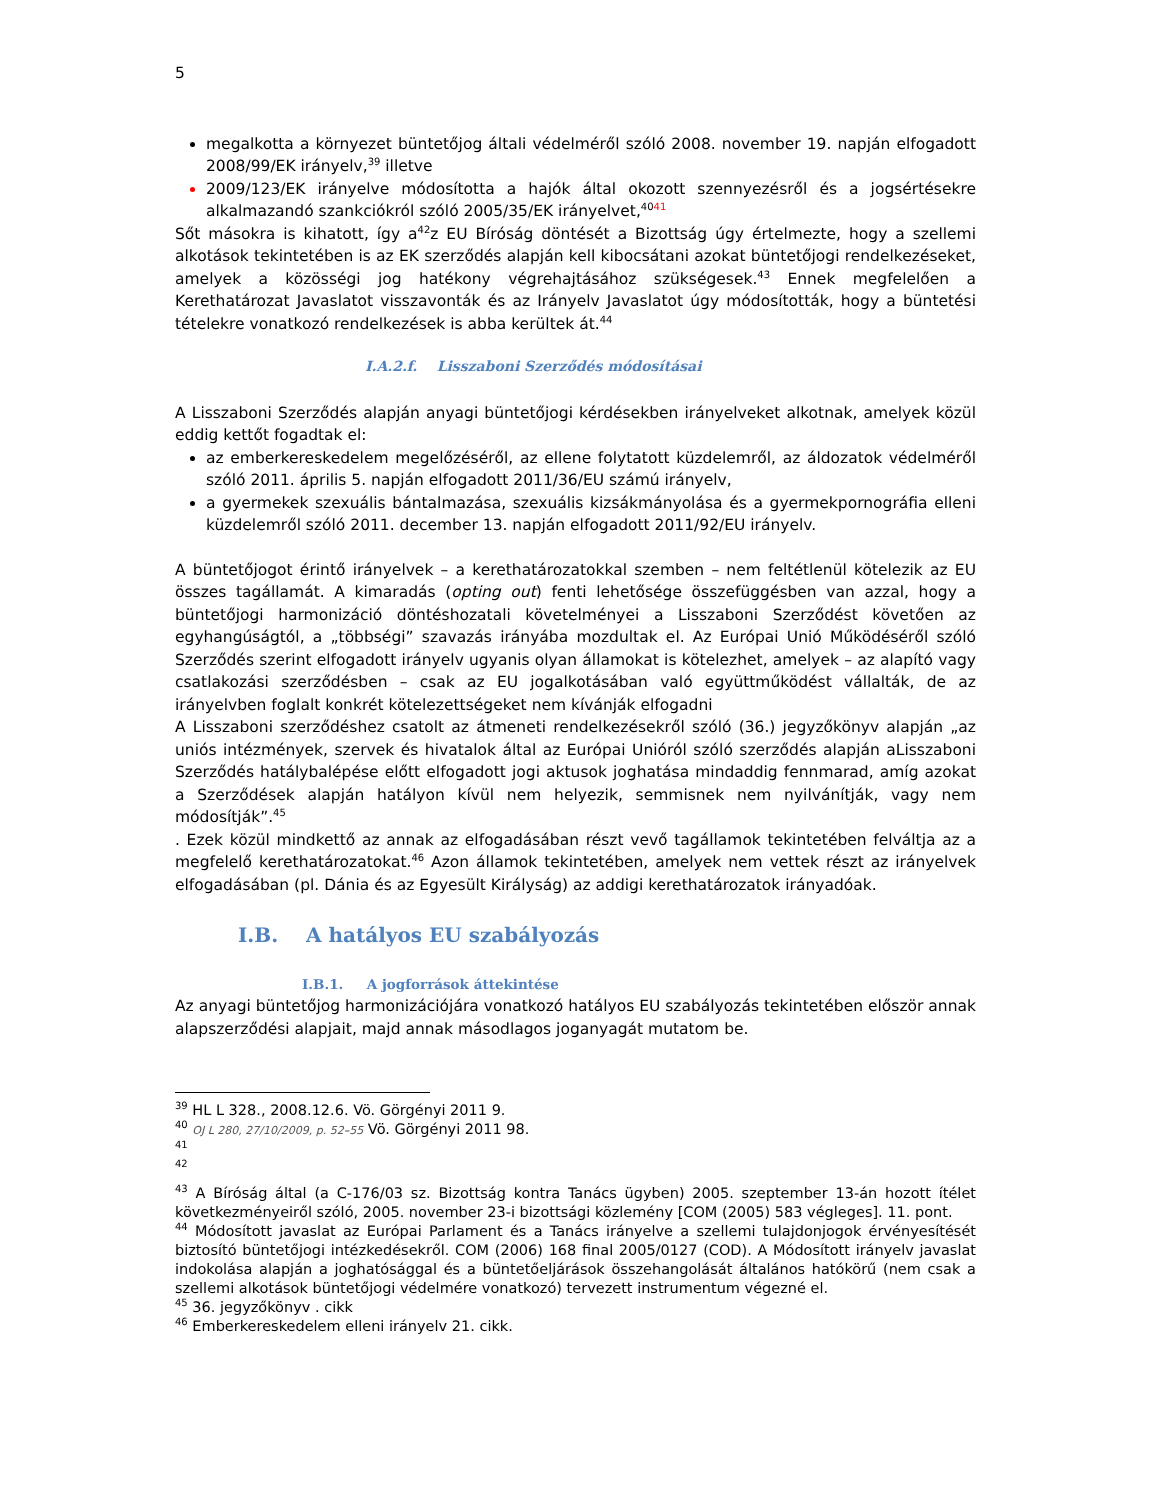5
megalkotta a környezet büntetőjog általi védelméről szóló 2008. november 19. napján elfogadott 2008/99/EK irányelv,<sup>39</sup> illetve
2009/123/EK irányelve módosította a hajók által okozott szennyezésről és a jogsértésekre alkalmazandó szankciókról szóló 2005/35/EK irányelvet,<sup>40</sup><sup>41</sup>
Sőt másokra is kihatott, így a<sup>42</sup>z EU Bíróság döntését a Bizottság úgy értelmezte, hogy a szellemi alkotások tekintetében is az EK szerződés alapján kell kibocsátani azokat büntetőjogi rendelkezéseket, amelyek a közösségi jog hatékony végrehajtásához szükségesek.<sup>43</sup> Ennek megfelelően a Kerethatározat Javaslatot visszavonták és az Irányelv Javaslatot úgy módosították, hogy a büntetési tételekre vonatkozó rendelkezések is abba kerültek át.<sup>44</sup>
I.A.2.f. Lisszaboni Szerződés módosításai
A Lisszaboni Szerződés alapján anyagi büntetőjogi kérdésekben irányelveket alkotnak, amelyek közül eddig kettőt fogadtak el:
az emberkereskedelem megelőzéséről, az ellene folytatott küzdelemről, az áldozatok védelméről szóló 2011. április 5. napján elfogadott 2011/36/EU számú irányelv,
a gyermekek szexuális bántalmazása, szexuális kizsákmányolása és a gyermekpornográfia elleni küzdelemről szóló 2011. december 13. napján elfogadott 2011/92/EU irányelv.
A büntetőjogot érintő irányelvek – a kerethatározatokkal szemben – nem feltétlenül kötelezik az EU összes tagállamát. A kimaradás (opting out) fenti lehetősége összefüggésben van azzal, hogy a büntetőjogi harmonizáció döntéshozatali követelményei a Lisszaboni Szerződést követően az egyhangúságtól, a „többségi” szavazás irányába mozdultak el. Az Európai Unió Működéséről szóló Szerződés szerint elfogadott irányelv ugyanis olyan államokat is kötelezhet, amelyek – az alapító vagy csatlakozási szerződésben – csak az EU jogalkotásában való együttműködést vállalták, de az irányelvben foglalt konkrét kötelezettségeket nem kívánják elfogadni
A Lisszaboni szerződéshez csatolt az átmeneti rendelkezésekről szóló (36.) jegyzőkönyv alapján „az uniós intézmények, szervek és hivatalok által az Európai Unióról szóló szerződés alapján aLisszaboni Szerződés hatálybalépése előtt elfogadott jogi aktusok joghatása mindaddig fennmarad, amíg azokat a Szerződések alapján hatályon kívül nem helyezik, semmisnek nem nyilvánítják, vagy nem módosítják”.<sup>45</sup>
. Ezek közül mindkettő az annak az elfogadásában részt vevő tagállamok tekintetében felváltja az a megfelelő kerethatározatokat.<sup>46</sup> Azon államok tekintetében, amelyek nem vettek részt az irányelvek elfogadásában (pl. Dánia és az Egyesült Királyság) az addigi kerethatározatok irányadóak.
I.B. A hatályos EU szabályozás
I.B.1. A jogforrások áttekintése
Az anyagi büntetőjog harmonizációjára vonatkozó hatályos EU szabályozás tekintetében először annak alapszerződési alapjait, majd annak másodlagos joganyagát mutatom be.
<sup>39</sup> HL L 328., 2008.12.6. Vö. Görgényi 2011 9.
<sup>40</sup> OJ L 280, 27/10/2009, p. 52–55 Vö. Görgényi 2011 98.
<sup>41</sup>
<sup>42</sup>
<sup>43</sup> A Bíróság által (a C-176/03 sz. Bizottság kontra Tanács ügyben) 2005. szeptember 13-án hozott ítélet következményeiről szóló, 2005. november 23-i bizottsági közlemény [COM (2005) 583 végleges]. 11. pont.
<sup>44</sup> Módosított javaslat az Európai Parlament és a Tanács irányelve a szellemi tulajdonjogok érvényesítését biztosító büntetőjogi intézkedésekről. COM (2006) 168 final 2005/0127 (COD). A Módosított irányelv javaslat indokolása alapján a joghatósággal és a büntetőeljárások összehangolását általános hatókörű (nem csak a szellemi alkotások büntetőjogi védelmére vonatkozó) tervezett instrumentum végezné el.
<sup>45</sup> 36. jegyzőkönyv . cikk
<sup>46</sup> Emberkereskedelem elleni irányelv 21. cikk.